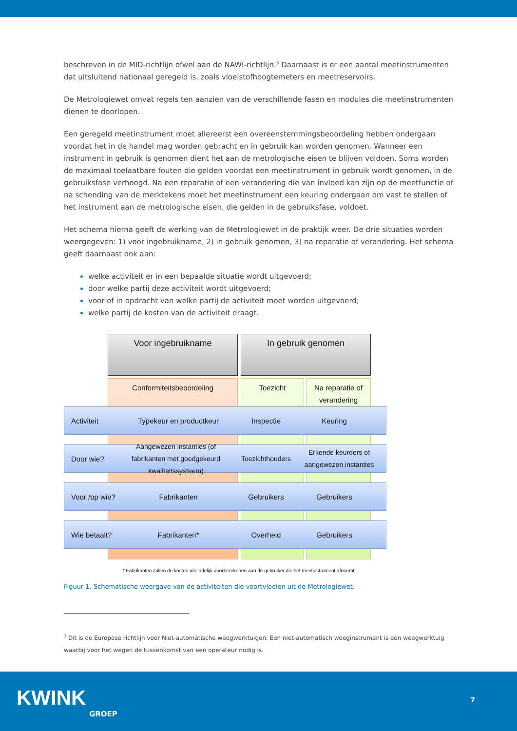beschreven in de MID-richtlijn ofwel aan de NAWI-richtlijn.<sup>3</sup> Daarnaast is er een aantal meetinstrumenten dat uitsluitend nationaal geregeld is, zoals vloeistofhoogtemeters en meetreservoirs.
De Metrologiewet omvat regels ten aanzien van de verschillende fasen en modules die meetinstrumenten dienen te doorlopen.
Een geregeld meetinstrument moet allereerst een overeenstemmingsbeoordeling hebben ondergaan voordat het in de handel mag worden gebracht en in gebruik kan worden genomen. Wanneer een instrument in gebruik is genomen dient het aan de metrologische eisen te blijven voldoen. Soms worden de maximaal toelaatbare fouten die gelden voordat een meetinstrument in gebruik wordt genomen, in de gebruiksfase verhoogd. Na een reparatie of een verandering die van invloed kan zijn op de meetfunctie of na schending van de merktekens moet het meetinstrument een keuring ondergaan om vast te stellen of het instrument aan de metrologische eisen, die gelden in de gebruiksfase, voldoet.
Het schema hierna geeft de werking van de Metrologiewet in de praktijk weer. De drie situaties worden weergegeven: 1) voor ingebruikname, 2) in gebruik genomen, 3) na reparatie of verandering. Het schema geeft daarnaast ook aan:
welke activiteit er in een bepaalde situatie wordt uitgevoerd;
door welke partij deze activiteit wordt uitgevoerd;
voor of in opdracht van welke partij de activiteit moet worden uitgevoerd;
welke partij de kosten van de activiteit draagt.
Voor ingebruikname In gebruik genomen
Conformiteitsbeoordeling Toezicht
Na reparatie of verandering
Activiteit
Typekeur en productkeur
Inspectie Keuring
Door wie?
Aangewezen instanties (of fabrikanten met goedgekeurd kwaliteitssysteem)
Toezichthouders
Erkende keurders of aangewezen instanties
Voor /op wie? Fabrikanten Gebruikers Gebruikers
Wie betaalt? Fabrikanten* Overheid Gebruikers
* Fabrikanten zullen de kosten uiteindelijk doorberekenen aan de gebruiker die het meetinstrument afneemt.
Figuur 1. Schematische weergave van de activiteiten die voortvloeien uit de Metrologiewet.
<sup>3</sup> Dit is de Europese richtlijn voor Niet-automatische weegwerktuigen. Een niet-automatisch weeginstrument is een weegwerktuig waarbij voor het wegen de tussenkomst van een operateur nodig is.
KWINK
GROEP
7